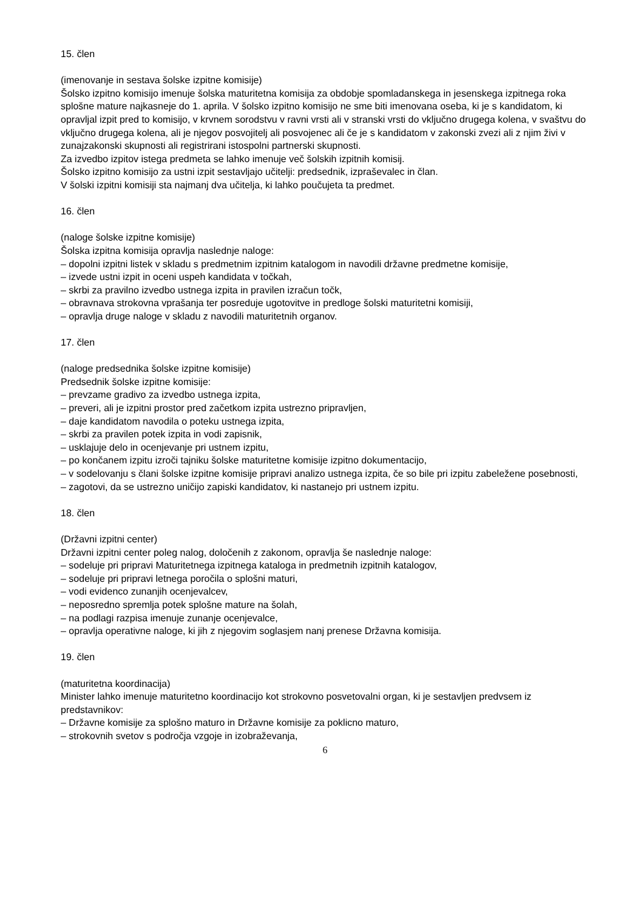15. člen
(imenovanje in sestava šolske izpitne komisije)
Šolsko izpitno komisijo imenuje šolska maturitetna komisija za obdobje spomladanskega in jesenskega izpitnega roka splošne mature najkasneje do 1. aprila. V šolsko izpitno komisijo ne sme biti imenovana oseba, ki je s kandidatom, ki opravljal izpit pred to komisijo, v krvnem sorodstvu v ravni vrsti ali v stranski vrsti do vključno drugega kolena, v svaštvu do vključno drugega kolena, ali je njegov posvojitelj ali posvojenec ali če je s kandidatom v zakonski zvezi ali z njim živi v zunajzakonski skupnosti ali registrirani istospolni partnerski skupnosti.
Za izvedbo izpitov istega predmeta se lahko imenuje več šolskih izpitnih komisij.
Šolsko izpitno komisijo za ustni izpit sestavljajo učitelji: predsednik, izpraševalec in član.
V šolski izpitni komisiji sta najmanj dva učitelja, ki lahko poučujeta ta predmet.
16. člen
(naloge šolske izpitne komisije)
Šolska izpitna komisija opravlja naslednje naloge:
– dopolni izpitni listek v skladu s predmetnim izpitnim katalogom in navodili državne predmetne komisije,
– izvede ustni izpit in oceni uspeh kandidata v točkah,
– skrbi za pravilno izvedbo ustnega izpita in pravilen izračun točk,
– obravnava strokovna vprašanja ter posreduje ugotovitve in predloge šolski maturitetni komisiji,
– opravlja druge naloge v skladu z navodili maturitetnih organov.
17. člen
(naloge predsednika šolske izpitne komisije)
Predsednik šolske izpitne komisije:
– prevzame gradivo za izvedbo ustnega izpita,
– preveri, ali je izpitni prostor pred začetkom izpita ustrezno pripravljen,
– daje kandidatom navodila o poteku ustnega izpita,
– skrbi za pravilen potek izpita in vodi zapisnik,
– usklajuje delo in ocenjevanje pri ustnem izpitu,
– po končanem izpitu izroči tajniku šolske maturitetne komisije izpitno dokumentacijo,
– v sodelovanju s člani šolske izpitne komisije pripravi analizo ustnega izpita, če so bile pri izpitu zabeležene posebnosti,
– zagotovi, da se ustrezno uničijo zapiski kandidatov, ki nastanejo pri ustnem izpitu.
18. člen
(Državni izpitni center)
Državni izpitni center poleg nalog, določenih z zakonom, opravlja še naslednje naloge:
– sodeluje pri pripravi Maturitetnega izpitnega kataloga in predmetnih izpitnih katalogov,
– sodeluje pri pripravi letnega poročila o splošni maturi,
– vodi evidenco zunanjih ocenjevalcev,
– neposredno spremlja potek splošne mature na šolah,
– na podlagi razpisa imenuje zunanje ocenjevalce,
– opravlja operativne naloge, ki jih z njegovim soglasjem nanj prenese Državna komisija.
19. člen
(maturitetna koordinacija)
Minister lahko imenuje maturitetno koordinacijo kot strokovno posvetovalni organ, ki je sestavljen predvsem iz predstavnikov:
– Državne komisije za splošno maturo in Državne komisije za poklicno maturo,
– strokovnih svetov s področja vzgoje in izobraževanja,
6